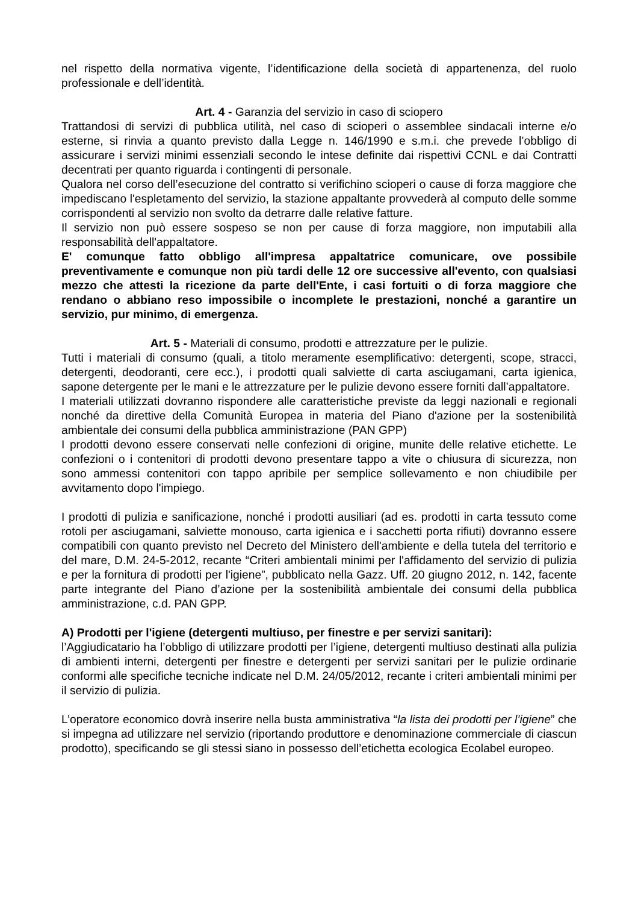nel rispetto della normativa vigente, l’identificazione della società di appartenenza, del ruolo professionale e dell’identità.
Art. 4 - Garanzia del servizio in caso di sciopero
Trattandosi di servizi di pubblica utilità, nel caso di scioperi o assemblee sindacali interne e/o esterne, si rinvia a quanto previsto dalla Legge n. 146/1990 e s.m.i. che prevede l’obbligo di assicurare i servizi minimi essenziali secondo le intese definite dai rispettivi CCNL e dai Contratti decentrati per quanto riguarda i contingenti di personale.
Qualora nel corso dell’esecuzione del contratto si verifichino scioperi o cause di forza maggiore che impediscano l'espletamento del servizio, la stazione appaltante provvederà al computo delle somme corrispondenti al servizio non svolto da detrarre dalle relative fatture.
Il servizio non può essere sospeso se non per cause di forza maggiore, non imputabili alla responsabilità dell'appaltatore.
E' comunque fatto obbligo all'impresa appaltatrice comunicare, ove possibile preventivamente e comunque non più tardi delle 12 ore successive all'evento, con qualsiasi mezzo che attesti la ricezione da parte dell'Ente, i casi fortuiti o di forza maggiore che rendano o abbiano reso impossibile o incomplete le prestazioni, nonché a garantire un servizio, pur minimo, di emergenza.
Art. 5 - Materiali di consumo, prodotti e attrezzature per le pulizie.
Tutti i materiali di consumo (quali, a titolo meramente esemplificativo: detergenti, scope, stracci, detergenti, deodoranti, cere ecc.), i prodotti quali salviette di carta asciugamani, carta igienica, sapone detergente per le mani e le attrezzature per le pulizie devono essere forniti dall’appaltatore.
I materiali utilizzati dovranno rispondere alle caratteristiche previste da leggi nazionali e regionali nonché da direttive della Comunità Europea in materia del Piano d'azione per la sostenibilità ambientale dei consumi della pubblica amministrazione (PAN GPP)
I prodotti devono essere conservati nelle confezioni di origine, munite delle relative etichette. Le confezioni o i contenitori di prodotti devono presentare tappo a vite o chiusura di sicurezza, non sono ammessi contenitori con tappo apribile per semplice sollevamento e non chiudibile per avvitamento dopo l'impiego.
I prodotti di pulizia e sanificazione, nonché i prodotti ausiliari (ad es. prodotti in carta tessuto come rotoli per asciugamani, salviette monouso, carta igienica e i sacchetti porta rifiuti) dovranno essere compatibili con quanto previsto nel Decreto del Ministero dell'ambiente e della tutela del territorio e del mare, D.M. 24-5-2012, recante “Criteri ambientali minimi per l'affidamento del servizio di pulizia e per la fornitura di prodotti per l'igiene”, pubblicato nella Gazz. Uff. 20 giugno 2012, n. 142, facente parte integrante del Piano d’azione per la sostenibilità ambientale dei consumi della pubblica amministrazione, c.d. PAN GPP.
A) Prodotti per l'igiene (detergenti multiuso, per finestre e per servizi sanitari):
l’Aggiudicatario ha l’obbligo di utilizzare prodotti per l’igiene, detergenti multiuso destinati alla pulizia di ambienti interni, detergenti per finestre e detergenti per servizi sanitari per le pulizie ordinarie conformi alle specifiche tecniche indicate nel D.M. 24/05/2012, recante i criteri ambientali minimi per il servizio di pulizia.
L’operatore economico dovrà inserire nella busta amministrativa “la lista dei prodotti per l’igiene” che si impegna ad utilizzare nel servizio (riportando produttore e denominazione commerciale di ciascun prodotto), specificando se gli stessi siano in possesso dell’etichetta ecologica Ecolabel europeo.